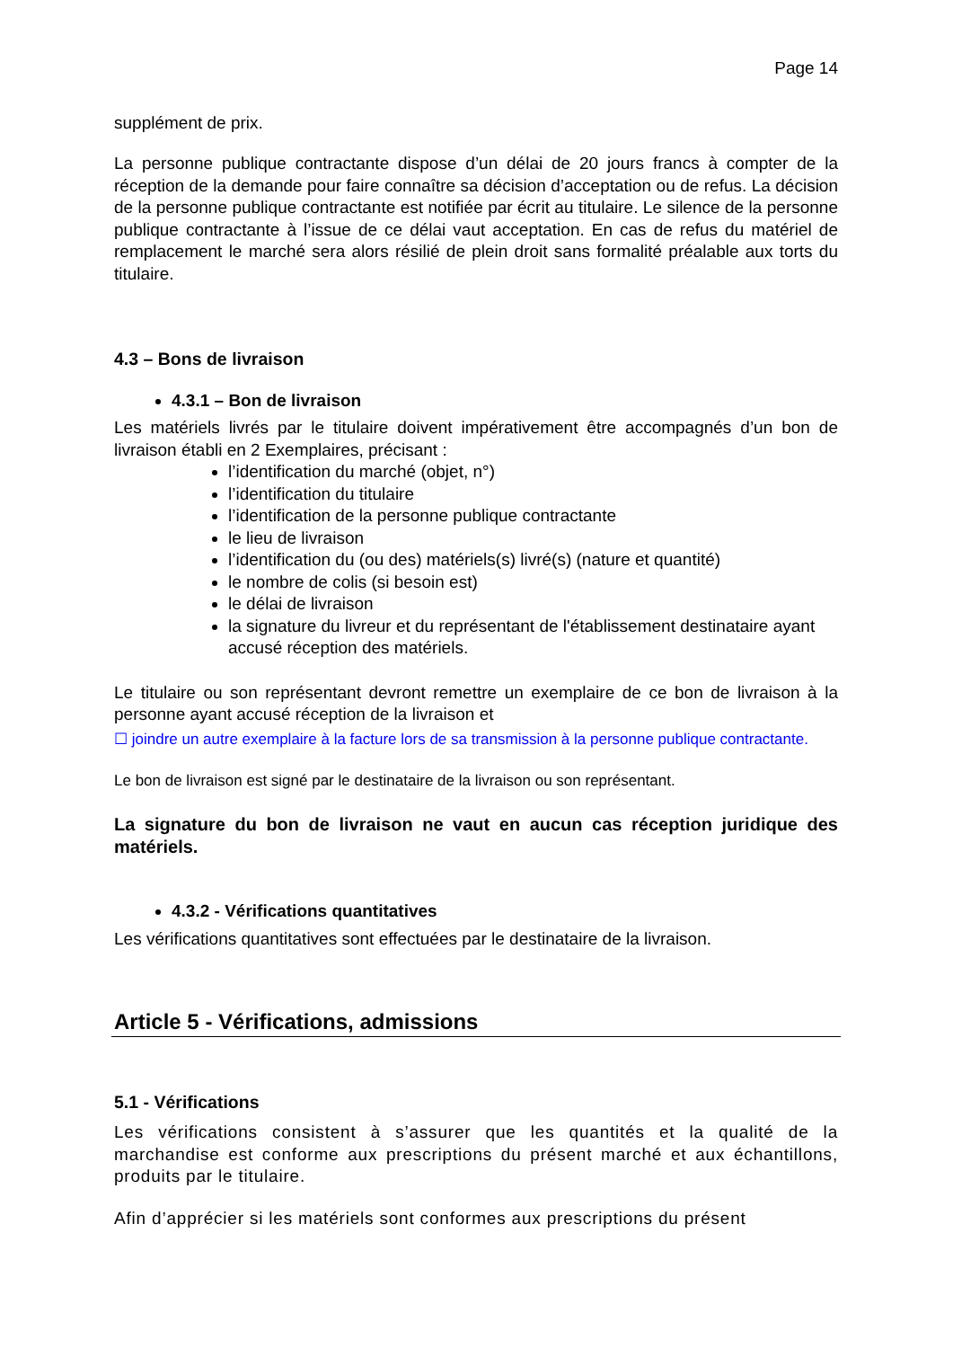Page 14
supplément de prix.
La personne publique contractante dispose d’un délai de 20 jours francs à compter de la réception de la demande pour faire connaître sa décision d’acceptation ou de refus. La décision de la personne publique contractante est notifiée par écrit au titulaire. Le silence de la personne publique contractante à l’issue de ce délai vaut acceptation. En cas de refus du matériel de remplacement le marché sera alors résilié de plein droit sans formalité préalable aux torts du titulaire.
4.3 – Bons de livraison
4.3.1 – Bon de livraison
Les matériels livrés par le titulaire doivent impérativement être accompagnés d’un bon de livraison établi en 2 Exemplaires, précisant :
l’identification du marché (objet, n°)
l’identification du titulaire
l’identification de la personne publique contractante
le lieu de livraison
l’identification du (ou des) matériels(s) livré(s) (nature et quantité)
le nombre de colis (si besoin est)
le délai de livraison
la signature du livreur et du représentant de l'établissement destinataire ayant accusé réception des matériels.
Le titulaire ou son représentant devront remettre un exemplaire de ce bon de livraison à la personne ayant accusé réception de la livraison et
☐ joindre un autre exemplaire à la facture lors de sa transmission à la personne publique contractante.
Le bon de livraison est signé par le destinataire de la livraison ou son représentant.
La signature du bon de livraison ne vaut en aucun cas réception juridique des matériels.
4.3.2 - Vérifications quantitatives
Les vérifications quantitatives sont effectuées par le destinataire de la livraison.
Article 5 - Vérifications, admissions
5.1 - Vérifications
Les vérifications consistent à s’assurer que les quantités et la qualité de la marchandise est conforme aux prescriptions du présent marché et aux échantillons, produits par le titulaire.
Afin d’apprécier si les matériels sont conformes aux prescriptions du présent